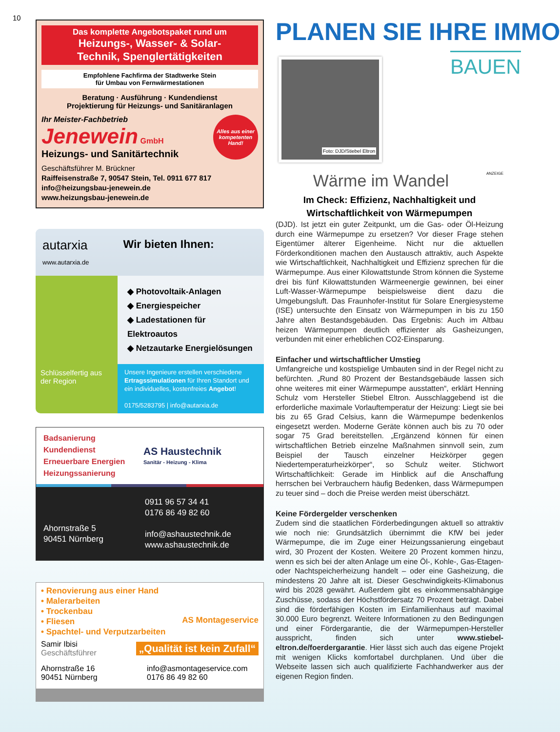10
Das komplette Angebotspaket rund um
Heizungs-, Wasser- & Solar-
Technik, Spenglertätigkeiten
Empfohlene Fachfirma der Stadtwerke Stein
für Umbau von Fernwärmestationen
Beratung · Ausführung · Kundendienst
Projektierung für Heizungs- und Sanitäranlagen
Ihr Meister-Fachbetrieb
Jenewein GmbH
Heizungs- und Sanitärtechnik
Alles aus einer kompetenten Hand!
Geschäftsführer M. Brückner
Raiffeisenstraße 7, 90547 Stein, Tel. 0911 677 817
info@heizungsbau-jenewein.de
www.heizungsbau-jenewein.de
autarxia
www.autarxia.de
Wir bieten Ihnen:
Schlüsselfertig aus der Region
◆ Photovoltaik-Anlagen
◆ Energiespeicher
◆ Ladestationen für Elektroautos
◆ Netzautarke Energielösungen
Unsere Ingenieure erstellen verschiedene Ertragssimulationen für Ihren Standort und ein individuelles, kostenfreies Angebot!
0175/5283795 | info@autarxia.de
Badsanierung
Kundendienst
Erneuerbare Energien
Heizungssanierung
AS Haustechnik
Sanitär - Heizung - Klima
Ahornstraße 5
90451 Nürnberg
0911 96 57 34 41
0176 86 49 82 60
info@ashaustechnik.de
www.ashaustechnik.de
• Renovierung aus einer Hand
• Malerarbeiten
• Trockenbau
• Fliesen
• Spachtel- und Verputzarbeiten
AS Montageservice
Samir Ibisi
Geschäftsführer
„Qualität ist kein Zufall“
Ahornstraße 16
90451 Nürnberg
info@asmontageservice.com
0176 86 49 82 60
PLANEN SIE IHRE IMMO
Foto: DJD/Stiebel Eltron
BAUEN
Wärme im Wandel
ANZEIGE
Im Check: Effizienz, Nachhaltigkeit und Wirtschaftlichkeit von Wärmepumpen
(DJD). Ist jetzt ein guter Zeitpunkt, um die Gas- oder Öl-Heizung durch eine Wärmepumpe zu ersetzen? Vor dieser Frage stehen Eigentümer älterer Eigenheime. Nicht nur die aktuellen Förderkonditionen machen den Austausch attraktiv, auch Aspekte wie Wirtschaftlichkeit, Nachhaltigkeit und Effizienz sprechen für die Wärmepumpe. Aus einer Kilowattstunde Strom können die Systeme drei bis fünf Kilowattstunden Wärmeenergie gewinnen, bei einer Luft-Wasser-Wärmepumpe beispielsweise dient dazu die Umgebungsluft. Das Fraunhofer-Institut für Solare Energiesysteme (ISE) untersuchte den Einsatz von Wärmepumpen in bis zu 150 Jahre alten Bestandsgebäuden. Das Ergebnis: Auch im Altbau heizen Wärmepumpen deutlich effizienter als Gasheizungen, verbunden mit einer erheblichen CO2-Einsparung.
Einfacher und wirtschaftlicher Umstieg
Umfangreiche und kostspielige Umbauten sind in der Regel nicht zu befürchten. „Rund 80 Prozent der Bestandsgebäude lassen sich ohne weiteres mit einer Wärmepumpe ausstatten“, erklärt Henning Schulz vom Hersteller Stiebel Eltron. Ausschlaggebend ist die erforderliche maximale Vorlauftemperatur der Heizung: Liegt sie bei bis zu 65 Grad Celsius, kann die Wärmepumpe bedenkenlos eingesetzt werden. Moderne Geräte können auch bis zu 70 oder sogar 75 Grad bereitstellen. „Ergänzend können für einen wirtschaftlichen Betrieb einzelne Maßnahmen sinnvoll sein, zum Beispiel der Tausch einzelner Heizkörper gegen Niedertemperaturheizkörper“, so Schulz weiter. Stichwort Wirtschaftlichkeit: Gerade im Hinblick auf die Anschaffung herrschen bei Verbrauchern häufig Bedenken, dass Wärmepumpen zu teuer sind – doch die Preise werden meist überschätzt.
Keine Fördergelder verschenken
Zudem sind die staatlichen Förderbedingungen aktuell so attraktiv wie noch nie: Grundsätzlich übernimmt die KfW bei jeder Wärmepumpe, die im Zuge einer Heizungssanierung eingebaut wird, 30 Prozent der Kosten. Weitere 20 Prozent kommen hinzu, wenn es sich bei der alten Anlage um eine Öl-, Kohle-, Gas-Etagen- oder Nachtspeicherheizung handelt – oder eine Gasheizung, die mindestens 20 Jahre alt ist. Dieser Geschwindigkeits-Klimabonus wird bis 2028 gewährt. Außerdem gibt es einkommensabhängige Zuschüsse, sodass der Höchstfördersatz 70 Prozent beträgt. Dabei sind die förderfähigen Kosten im Einfamilienhaus auf maximal 30.000 Euro begrenzt. Weitere Informationen zu den Bedingungen und einer Fördergarantie, die der Wärmepumpen-Hersteller ausspricht, finden sich unter www.stiebel-eltron.de/foerdergarantie. Hier lässt sich auch das eigene Projekt mit wenigen Klicks komfortabel durchplanen. Und über die Webseite lassen sich auch qualifizierte Fachhandwerker aus der eigenen Region finden.